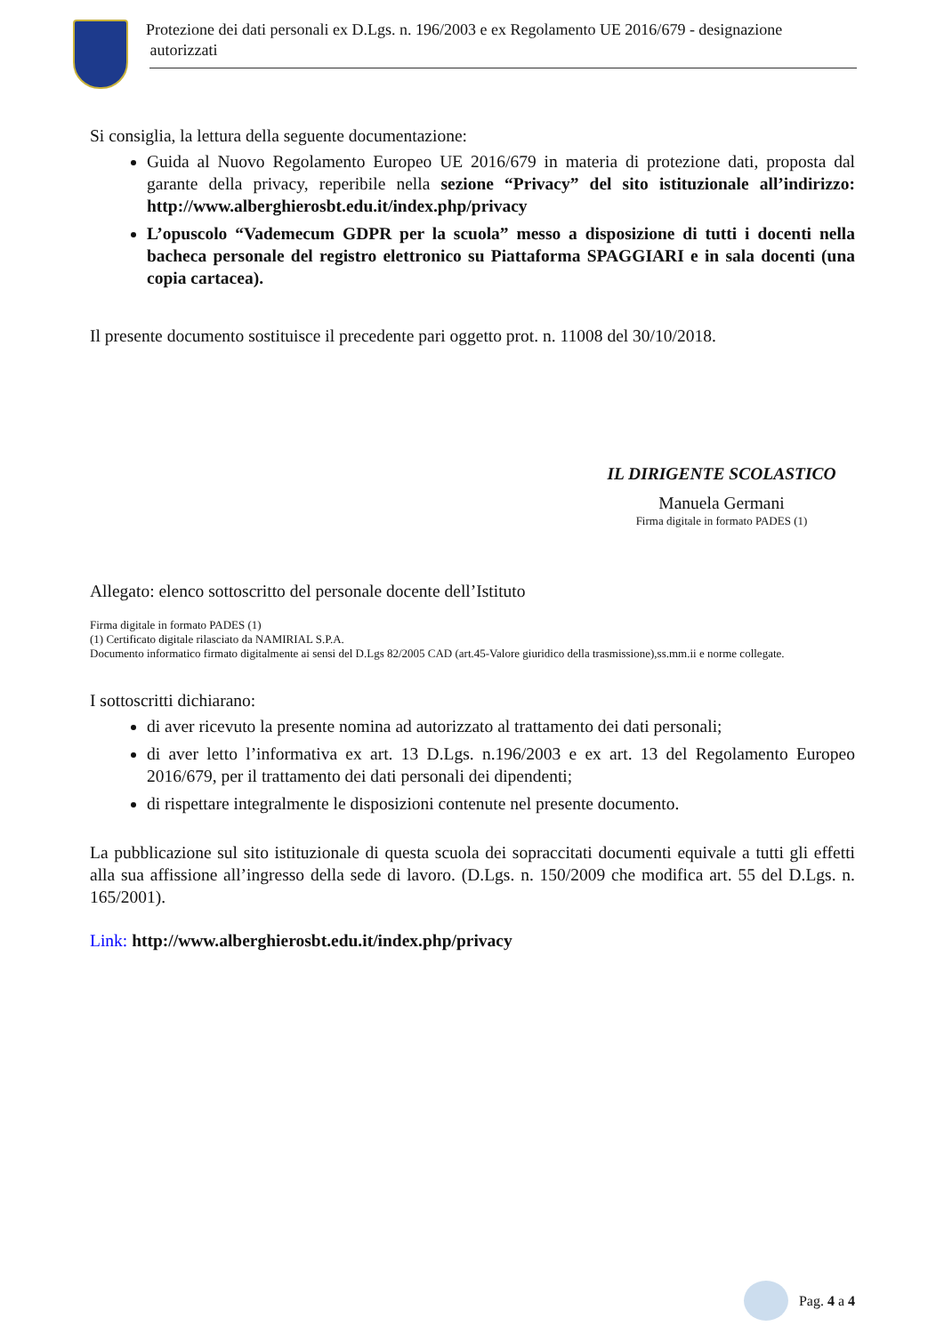Protezione dei dati personali ex D.Lgs. n. 196/2003 e ex Regolamento UE 2016/679 - designazione
autorizzati
Si consiglia, la lettura della seguente documentazione:
Guida al Nuovo Regolamento Europeo UE 2016/679 in materia di protezione dati, proposta dal garante della privacy, reperibile nella sezione “Privacy” del sito istituzionale all’indirizzo: http://www.alberghierosbt.edu.it/index.php/privacy
L’opuscolo “Vademecum GDPR per la scuola” messo a disposizione di tutti i docenti nella bacheca personale del registro elettronico su Piattaforma SPAGGIARI e in sala docenti (una copia cartacea).
Il presente documento sostituisce il precedente pari oggetto prot. n. 11008 del 30/10/2018.
IL DIRIGENTE SCOLASTICO
Manuela Germani
Firma digitale in formato PADES (1)
Allegato: elenco sottoscritto del personale docente dell’Istituto
Firma digitale in formato PADES (1)
(1) Certificato digitale rilasciato da NAMIRIAL S.P.A.
Documento informatico firmato digitalmente ai sensi del D.Lgs 82/2005 CAD (art.45-Valore giuridico della trasmissione),ss.mm.ii e norme collegate.
I sottoscritti dichiarano:
di aver ricevuto la presente nomina ad autorizzato al trattamento dei dati personali;
di aver letto l’informativa ex art. 13 D.Lgs. n.196/2003 e ex art. 13 del Regolamento Europeo 2016/679, per il trattamento dei dati personali dei dipendenti;
di rispettare integralmente le disposizioni contenute nel presente documento.
La pubblicazione sul sito istituzionale di questa scuola dei sopraccitati documenti equivale a tutti gli effetti alla sua affissione all’ingresso della sede di lavoro. (D.Lgs. n. 150/2009 che modifica art. 55 del D.Lgs. n. 165/2001).
Link: http://www.alberghierosbt.edu.it/index.php/privacy
Pag. 4 a 4